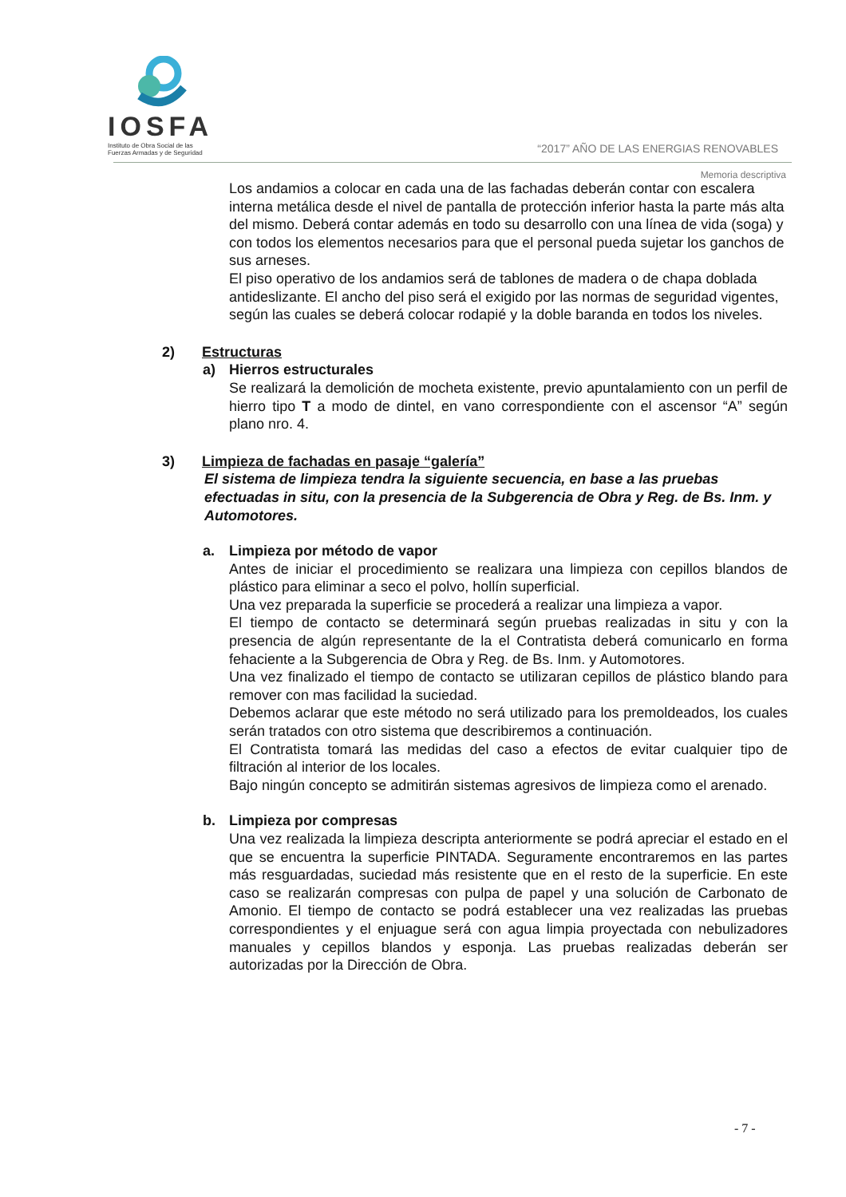IOSFA
Instituto de Obra Social de las
Fuerzas Armadas y de Seguridad
“2017” AÑO DE LAS ENERGIAS RENOVABLES
Memoria descriptiva
Los andamios a colocar en cada una de las fachadas deberán contar con escalera interna metálica desde el nivel de pantalla de protección inferior hasta la parte más alta del mismo. Deberá contar además en todo su desarrollo con una línea de vida (soga) y con todos los elementos necesarios para que el personal pueda sujetar los ganchos de sus arneses.
El piso operativo de los andamios será de tablones de madera o de chapa doblada antideslizante. El ancho del piso será el exigido por las normas de seguridad vigentes, según las cuales se deberá colocar rodapié y la doble baranda en todos los niveles.
2) Estructuras
a) Hierros estructurales
Se realizará la demolición de mocheta existente, previo apuntalamiento con un perfil de hierro tipo T a modo de dintel, en vano correspondiente con el ascensor “A” según plano nro. 4.
3) Limpieza de fachadas en pasaje “galería”
El sistema de limpieza tendra la siguiente secuencia, en base a las pruebas efectuadas in situ, con la presencia de la Subgerencia de Obra y Reg. de Bs. Inm. y Automotores.
a. Limpieza por método de vapor
Antes de iniciar el procedimiento se realizara una limpieza con cepillos blandos de plástico para eliminar a seco el polvo, hollín superficial.
Una vez preparada la superficie se procederá a realizar una limpieza a vapor.
El tiempo de contacto se determinará según pruebas realizadas in situ y con la presencia de algún representante de la el Contratista deberá comunicarlo en forma fehaciente a la Subgerencia de Obra y Reg. de Bs. Inm. y Automotores.
Una vez finalizado el tiempo de contacto se utilizaran cepillos de plástico blando para remover con mas facilidad la suciedad.
Debemos aclarar que este método no será utilizado para los premoldeados, los cuales serán tratados con otro sistema que describiremos a continuación.
El Contratista tomará las medidas del caso a efectos de evitar cualquier tipo de filtración al interior de los locales.
Bajo ningún concepto se admitirán sistemas agresivos de limpieza como el arenado.
b. Limpieza por compresas
Una vez realizada la limpieza descripta anteriormente se podrá apreciar el estado en el que se encuentra la superficie PINTADA. Seguramente encontraremos en las partes más resguardadas, suciedad más resistente que en el resto de la superficie. En este caso se realizarán compresas con pulpa de papel y una solución de Carbonato de Amonio. El tiempo de contacto se podrá establecer una vez realizadas las pruebas correspondientes y el enjuague será con agua limpia proyectada con nebulizadores manuales y cepillos blandos y esponja. Las pruebas realizadas deberán ser autorizadas por la Dirección de Obra.
- 7 -